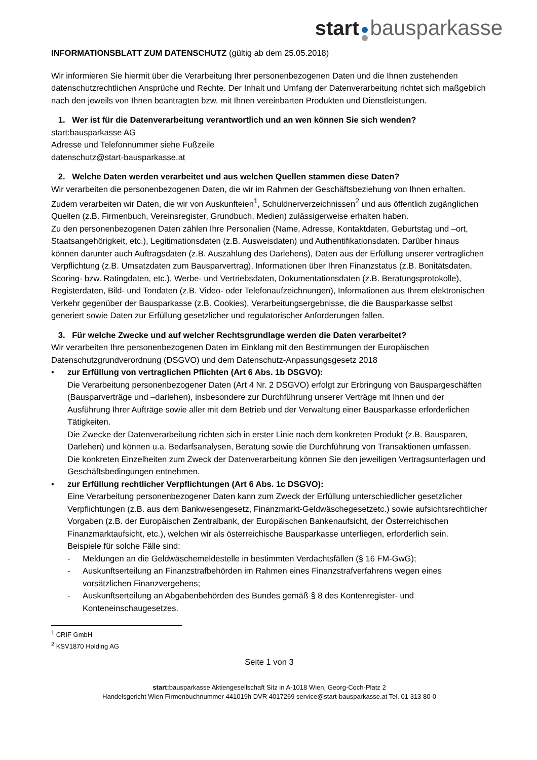start bausparkasse
INFORMATIONSBLATT ZUM DATENSCHUTZ (gültig ab dem 25.05.2018)
Wir informieren Sie hiermit über die Verarbeitung Ihrer personenbezogenen Daten und die Ihnen zustehenden datenschutzrechtlichen Ansprüche und Rechte. Der Inhalt und Umfang der Datenverarbeitung richtet sich maßgeblich nach den jeweils von Ihnen beantragten bzw. mit Ihnen vereinbarten Produkten und Dienstleistungen.
1. Wer ist für die Datenverarbeitung verantwortlich und an wen können Sie sich wenden?
start:bausparkasse AG
Adresse und Telefonnummer siehe Fußzeile
datenschutz@start-bausparkasse.at
2. Welche Daten werden verarbeitet und aus welchen Quellen stammen diese Daten?
Wir verarbeiten die personenbezogenen Daten, die wir im Rahmen der Geschäftsbeziehung von Ihnen erhalten. Zudem verarbeiten wir Daten, die wir von Auskunfteien<sup>1</sup>, Schuldnerverzeichnissen<sup>2</sup> und aus öffentlich zugänglichen Quellen (z.B. Firmenbuch, Vereinsregister, Grundbuch, Medien) zulässigerweise erhalten haben.
Zu den personenbezogenen Daten zählen Ihre Personalien (Name, Adresse, Kontaktdaten, Geburtstag und –ort, Staatsangehörigkeit, etc.), Legitimationsdaten (z.B. Ausweisdaten) und Authentifikationsdaten. Darüber hinaus können darunter auch Auftragsdaten (z.B. Auszahlung des Darlehens), Daten aus der Erfüllung unserer vertraglichen Verpflichtung (z.B. Umsatzdaten zum Bausparvertrag), Informationen über Ihren Finanzstatus (z.B. Bonitätsdaten, Scoring- bzw. Ratingdaten, etc.), Werbe- und Vertriebsdaten, Dokumentationsdaten (z.B. Beratungsprotokolle), Registerdaten, Bild- und Tondaten (z.B. Video- oder Telefonaufzeichnungen), Informationen aus Ihrem elektronischen Verkehr gegenüber der Bausparkasse (z.B. Cookies), Verarbeitungsergebnisse, die die Bausparkasse selbst generiert sowie Daten zur Erfüllung gesetzlicher und regulatorischer Anforderungen fallen.
3. Für welche Zwecke und auf welcher Rechtsgrundlage werden die Daten verarbeitet?
Wir verarbeiten Ihre personenbezogenen Daten im Einklang mit den Bestimmungen der Europäischen Datenschutzgrundverordnung (DSGVO) und dem Datenschutz-Anpassungsgesetz 2018
• zur Erfüllung von vertraglichen Pflichten (Art 6 Abs. 1b DSGVO):
Die Verarbeitung personenbezogener Daten (Art 4 Nr. 2 DSGVO) erfolgt zur Erbringung von Bauspargeschäften (Bausparverträge und –darlehen), insbesondere zur Durchführung unserer Verträge mit Ihnen und der Ausführung Ihrer Aufträge sowie aller mit dem Betrieb und der Verwaltung einer Bausparkasse erforderlichen Tätigkeiten.
Die Zwecke der Datenverarbeitung richten sich in erster Linie nach dem konkreten Produkt (z.B. Bausparen, Darlehen) und können u.a. Bedarfsanalysen, Beratung sowie die Durchführung von Transaktionen umfassen.
Die konkreten Einzelheiten zum Zweck der Datenverarbeitung können Sie den jeweiligen Vertragsunterlagen und Geschäftsbedingungen entnehmen.
• zur Erfüllung rechtlicher Verpflichtungen (Art 6 Abs. 1c DSGVO):
Eine Verarbeitung personenbezogener Daten kann zum Zweck der Erfüllung unterschiedlicher gesetzlicher Verpflichtungen (z.B. aus dem Bankwesengesetz, Finanzmarkt-Geldwäschegesetzetc.) sowie aufsichtsrechtlicher Vorgaben (z.B. der Europäischen Zentralbank, der Europäischen Bankenaufsicht, der Österreichischen Finanzmarktaufsicht, etc.), welchen wir als österreichische Bausparkasse unterliegen, erforderlich sein.
Beispiele für solche Fälle sind:
- Meldungen an die Geldwäschemeldestelle in bestimmten Verdachtsfällen (§ 16 FM-GwG);
- Auskunftserteilung an Finanzstrafbehörden im Rahmen eines Finanzstrafverfahrens wegen eines vorsätzlichen Finanzvergehens;
- Auskunftserteilung an Abgabenbehörden des Bundes gemäß § 8 des Kontenregister- und Konteneinschaugesetzes.
<sup>1</sup> CRIF GmbH
<sup>2</sup> KSV1870 Holding AG
Seite 1 von 3
start: bausparkasse Aktiengesellschaft Sitz in A-1018 Wien, Georg-Coch-Platz 2
Handelsgericht Wien Firmenbuchnummer 441019h DVR 4017269 service@start-bausparkasse.at Tel. 01 313 80-0